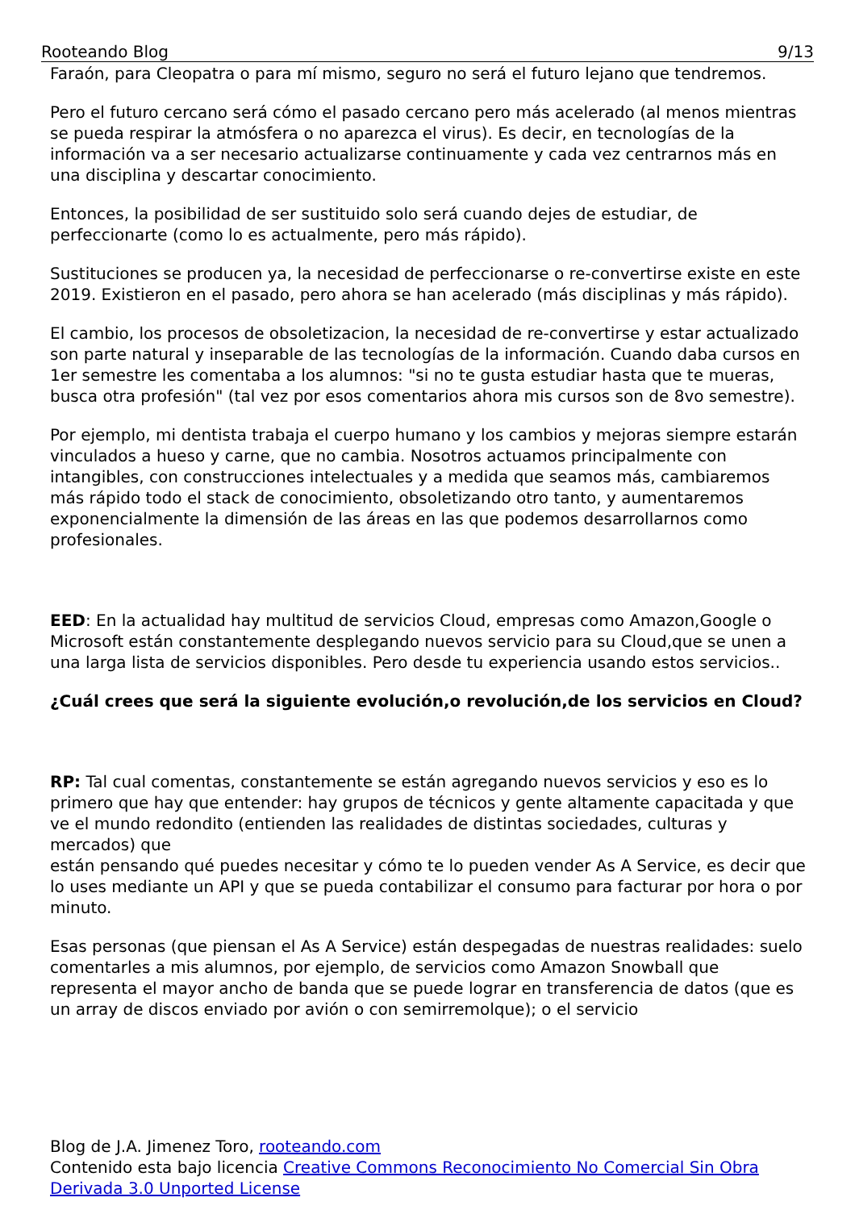Rooteando Blog 9/13
Faraón, para Cleopatra o para mí mismo, seguro no será el futuro lejano que tendremos.
Pero el futuro cercano será cómo el pasado cercano pero más acelerado (al menos mientras se pueda respirar la atmósfera o no aparezca el virus). Es decir, en tecnologías de la información va a ser necesario actualizarse continuamente y cada vez centrarnos más en una disciplina y descartar conocimiento.
Entonces, la posibilidad de ser sustituido solo será cuando dejes de estudiar, de perfeccionarte (como lo es actualmente, pero más rápido).
Sustituciones se producen ya, la necesidad de perfeccionarse o re-convertirse existe en este 2019. Existieron en el pasado, pero ahora se han acelerado (más disciplinas y más rápido).
El cambio, los procesos de obsoletizacion, la necesidad de re-convertirse y estar actualizado son parte natural y inseparable de las tecnologías de la información. Cuando daba cursos en 1er semestre les comentaba a los alumnos: "si no te gusta estudiar hasta que te mueras, busca otra profesión" (tal vez por esos comentarios ahora mis cursos son de 8vo semestre).
Por ejemplo, mi dentista trabaja el cuerpo humano y los cambios y mejoras siempre estarán vinculados a hueso y carne, que no cambia. Nosotros actuamos principalmente con intangibles, con construcciones intelectuales y a medida que seamos más, cambiaremos más rápido todo el stack de conocimiento, obsoletizando otro tanto, y aumentaremos exponencialmente la dimensión de las áreas en las que podemos desarrollarnos como profesionales.
EED: En la actualidad hay multitud de servicios Cloud, empresas como Amazon,Google o Microsoft están constantemente desplegando nuevos servicio para su Cloud,que se unen a una larga lista de servicios disponibles. Pero desde tu experiencia usando estos servicios..
¿Cuál crees que será la siguiente evolución,o revolución,de los servicios en Cloud?
RP: Tal cual comentas, constantemente se están agregando nuevos servicios y eso es lo primero que hay que entender: hay grupos de técnicos y gente altamente capacitada y que ve el mundo redondito (entienden las realidades de distintas sociedades, culturas y mercados) que
están pensando qué puedes necesitar y cómo te lo pueden vender As A Service, es decir que lo uses mediante un API y que se pueda contabilizar el consumo para facturar por hora o por minuto.
Esas personas (que piensan el As A Service) están despegadas de nuestras realidades: suelo comentarles a mis alumnos, por ejemplo, de servicios como Amazon Snowball que representa el mayor ancho de banda que se puede lograr en transferencia de datos (que es un array de discos enviado por avión o con semirremolque); o el servicio
Blog de J.A. Jimenez Toro, rooteando.com
Contenido esta bajo licencia Creative Commons Reconocimiento No Comercial Sin Obra Derivada 3.0 Unported License